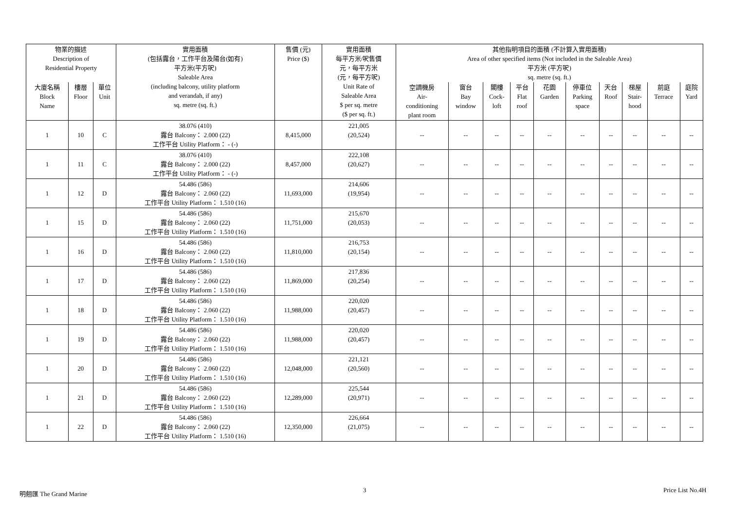| 物業的描述 Description of Residential Property | | | 實用面積 (包括露台，工作平台及陽台(如有) 平方米(平方呎) Saleable Area (including balcony, utility platform and verandah, if any) sq. metre (sq. ft.) | 售價 (元) Price ($) | 實用面積 每平方米/呎售價 元，每平方米 (元，每平方呎) Unit Rate of Saleable Area $ per sq. metre ($ per sq. ft.) | 其他指明項目的面積 (不計算入實用面積) Area of other specified items (Not included in the Saleable Area) 平方米 (平方呎) sq. metre (sq. ft.) | | | | | | | | | |
| --- | --- | --- | --- | --- | --- | --- | --- | --- | --- | --- | --- | --- | --- | --- | --- |
| | | | | | | 空調機房 Air- conditioning plant room | 窗台 Bay window | 閣樓 Cock- loft | 平台 Flat roof | 花園 Garden | 停車位 Parking space | 天台 Roof | 梯屋 Stair- hood | 前庭 Terrace | 庭院 Yard |
| 大廈名稱 Block Name | 樓層 Floor | 單位 Unit | | | | | | | | | | | | | |
| 1 | 10 | C | 38.076 (410) 露台 Balcony： 2.000 (22) 工作平台 Utility Platform： - (-) | 8,415,000 | 221,005 (20,524) | -- | -- | -- | -- | -- | -- | -- | -- | -- | -- |
| 1 | 11 | C | 38.076 (410) 露台 Balcony： 2.000 (22) 工作平台 Utility Platform： - (-) | 8,457,000 | 222,108 (20,627) | -- | -- | -- | -- | -- | -- | -- | -- | -- | -- |
| 1 | 12 | D | 54.486 (586) 露台 Balcony： 2.060 (22) 工作平台 Utility Platform： 1.510 (16) | 11,693,000 | 214,606 (19,954) | -- | -- | -- | -- | -- | -- | -- | -- | -- | -- |
| 1 | 15 | D | 54.486 (586) 露台 Balcony： 2.060 (22) 工作平台 Utility Platform： 1.510 (16) | 11,751,000 | 215,670 (20,053) | -- | -- | -- | -- | -- | -- | -- | -- | -- | -- |
| 1 | 16 | D | 54.486 (586) 露台 Balcony： 2.060 (22) 工作平台 Utility Platform： 1.510 (16) | 11,810,000 | 216,753 (20,154) | -- | -- | -- | -- | -- | -- | -- | -- | -- | -- |
| 1 | 17 | D | 54.486 (586) 露台 Balcony： 2.060 (22) 工作平台 Utility Platform： 1.510 (16) | 11,869,000 | 217,836 (20,254) | -- | -- | -- | -- | -- | -- | -- | -- | -- | -- |
| 1 | 18 | D | 54.486 (586) 露台 Balcony： 2.060 (22) 工作平台 Utility Platform： 1.510 (16) | 11,988,000 | 220,020 (20,457) | -- | -- | -- | -- | -- | -- | -- | -- | -- | -- |
| 1 | 19 | D | 54.486 (586) 露台 Balcony： 2.060 (22) 工作平台 Utility Platform： 1.510 (16) | 11,988,000 | 220,020 (20,457) | -- | -- | -- | -- | -- | -- | -- | -- | -- | -- |
| 1 | 20 | D | 54.486 (586) 露台 Balcony： 2.060 (22) 工作平台 Utility Platform： 1.510 (16) | 12,048,000 | 221,121 (20,560) | -- | -- | -- | -- | -- | -- | -- | -- | -- | -- |
| 1 | 21 | D | 54.486 (586) 露台 Balcony： 2.060 (22) 工作平台 Utility Platform： 1.510 (16) | 12,289,000 | 225,544 (20,971) | -- | -- | -- | -- | -- | -- | -- | -- | -- | -- |
| 1 | 22 | D | 54.486 (586) 露台 Balcony： 2.060 (22) 工作平台 Utility Platform： 1.510 (16) | 12,350,000 | 226,664 (21,075) | -- | -- | -- | -- | -- | -- | -- | -- | -- | -- |
明翹匯 The Grand Marine 3 Price List No.4H